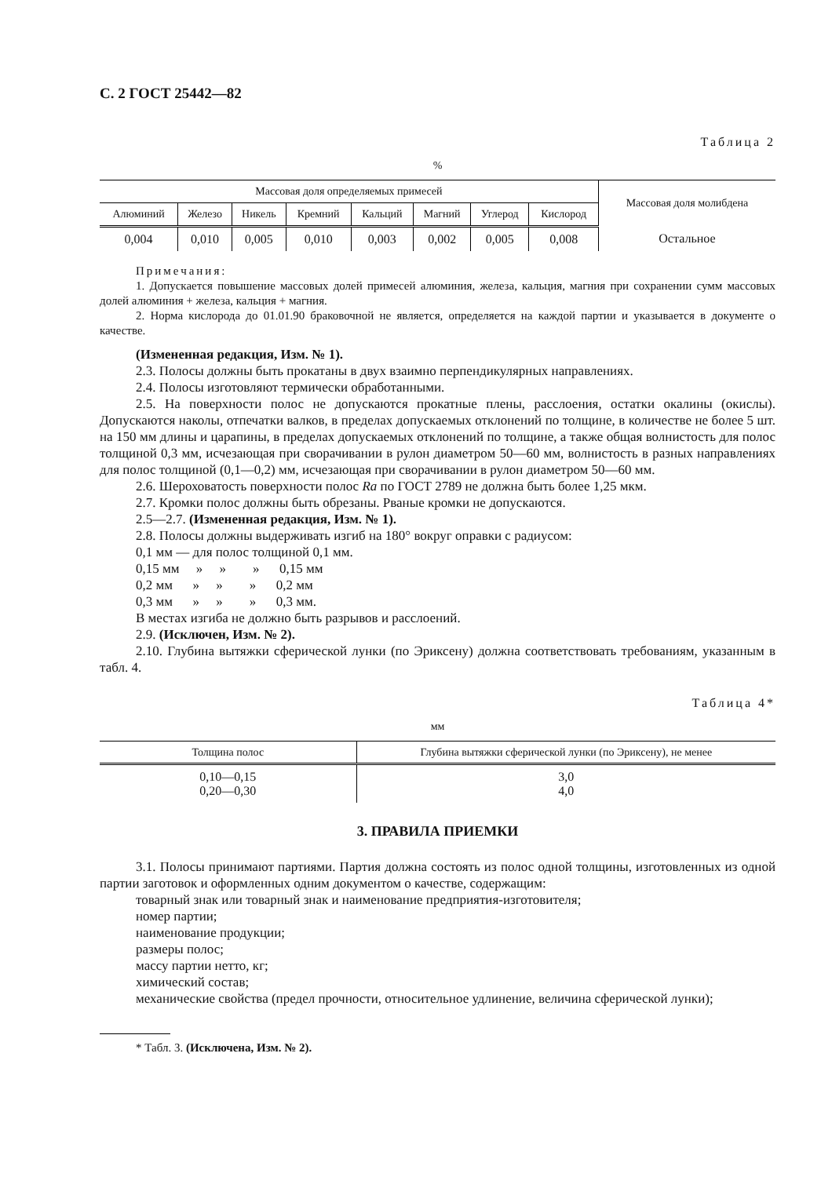С. 2 ГОСТ 25442—82
Таблица 2
%
| Массовая доля определяемых примесей | | | | | | | | Массовая доля молибдена |
| --- | --- | --- | --- | --- | --- | --- | --- | --- |
| Алюминий | Железо | Никель | Кремний | Кальций | Магний | Углерод | Кислород | |
| 0,004 | 0,010 | 0,005 | 0,010 | 0,003 | 0,002 | 0,005 | 0,008 | Остальное |
Примечания:
1. Допускается повышение массовых долей примесей алюминия, железа, кальция, магния при сохранении сумм массовых долей алюминия + железа, кальция + магния.
2. Норма кислорода до 01.01.90 браковочной не является, определяется на каждой партии и указывается в документе о качестве.
(Измененная редакция, Изм. № 1).
2.3. Полосы должны быть прокатаны в двух взаимно перпендикулярных направлениях.
2.4. Полосы изготовляют термически обработанными.
2.5. На поверхности полос не допускаются прокатные плены, расслоения, остатки окалины (окислы). Допускаются наколы, отпечатки валков, в пределах допускаемых отклонений по толщине, в количестве не более 5 шт. на 150 мм длины и царапины, в пределах допускаемых отклонений по толщине, а также общая волнистость для полос толщиной 0,3 мм, исчезающая при сворачивании в рулон диаметром 50—60 мм, волнистость в разных направлениях для полос толщиной (0,1—0,2) мм, исчезающая при сворачивании в рулон диаметром 50—60 мм.
2.6. Шероховатость поверхности полос Ra по ГОСТ 2789 не должна быть более 1,25 мкм.
2.7. Кромки полос должны быть обрезаны. Рваные кромки не допускаются.
2.5—2.7. (Измененная редакция, Изм. № 1).
2.8. Полосы должны выдерживать изгиб на 180° вокруг оправки с радиусом:
0,1 мм — для полос толщиной 0,1 мм.
0,15 мм » » » 0,15 мм
0,2 мм » » » 0,2 мм
0,3 мм » » » 0,3 мм.
В местах изгиба не должно быть разрывов и расслоений.
2.9. (Исключен, Изм. № 2).
2.10. Глубина вытяжки сферической лунки (по Эриксену) должна соответствовать требованиям, указанным в табл. 4.
Таблица 4*
мм
| Толщина полос | Глубина вытяжки сферической лунки (по Эриксену), не менее |
| --- | --- |
| 0,10—0,15 0,20—0,30 | 3,0 4,0 |
3. ПРАВИЛА ПРИЕМКИ
3.1. Полосы принимают партиями. Партия должна состоять из полос одной толщины, изготовленных из одной партии заготовок и оформленных одним документом о качестве, содержащим:
товарный знак или товарный знак и наименование предприятия-изготовителя;
номер партии;
наименование продукции;
размеры полос;
массу партии нетто, кг;
химический состав;
механические свойства (предел прочности, относительное удлинение, величина сферической лунки);
* Табл. 3. (Исключена, Изм. № 2).